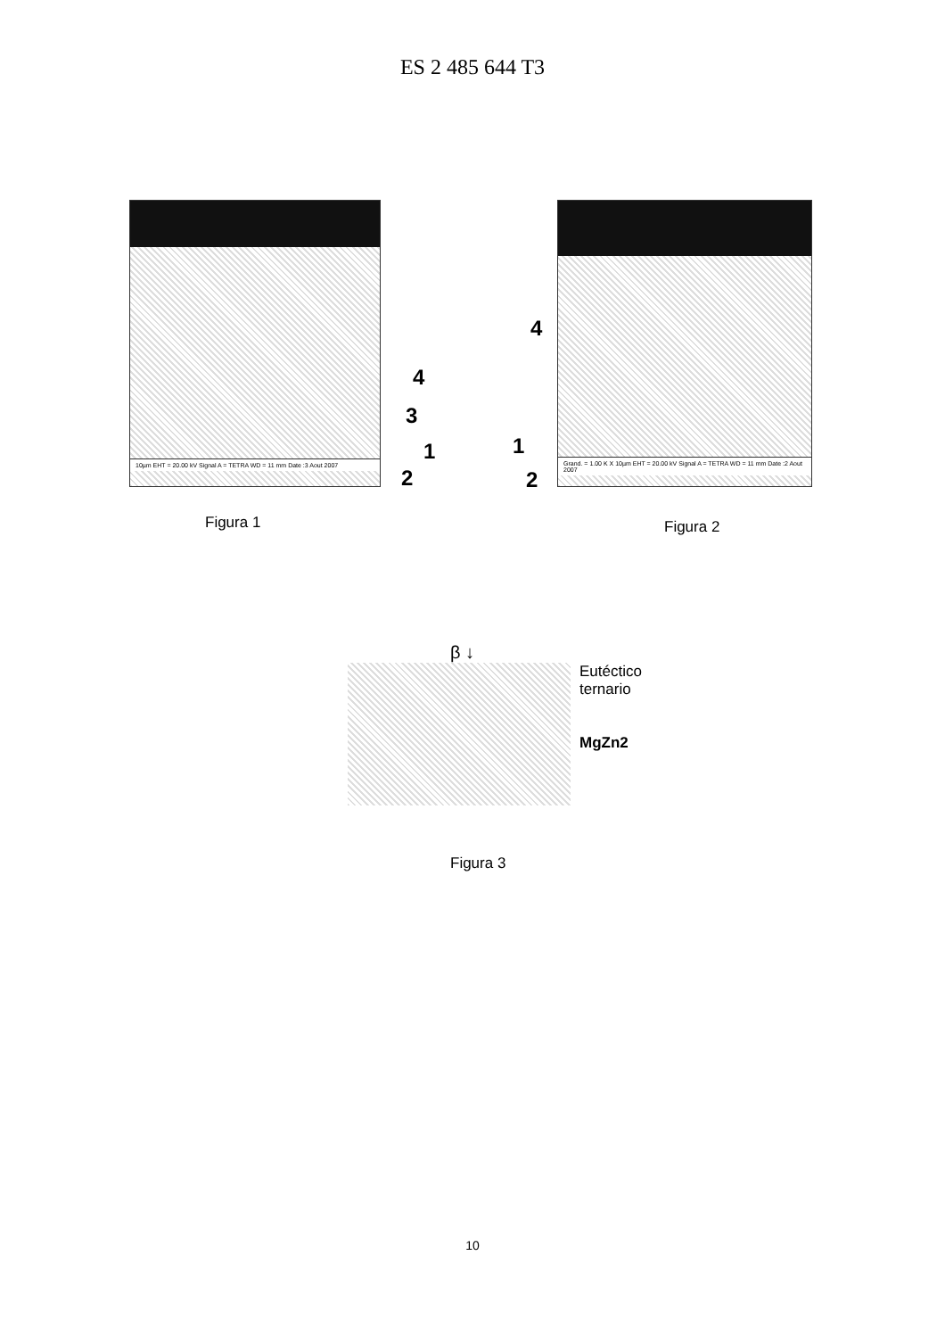ES 2 485 644 T3
10µm EHT = 20.00 kV Signal A = TETRA WD = 11 mm Date :3 Aout 2007
4
3
1
2
Figura 1
4
1
2
Grand. = 1.00 K X 10µm EHT = 20.00 kV Signal A = TETRA WD = 11 mm Date :2 Aout 2007
Figura 2
β ↓
Eutéctico
ternario
MgZn2
Figura 3
10